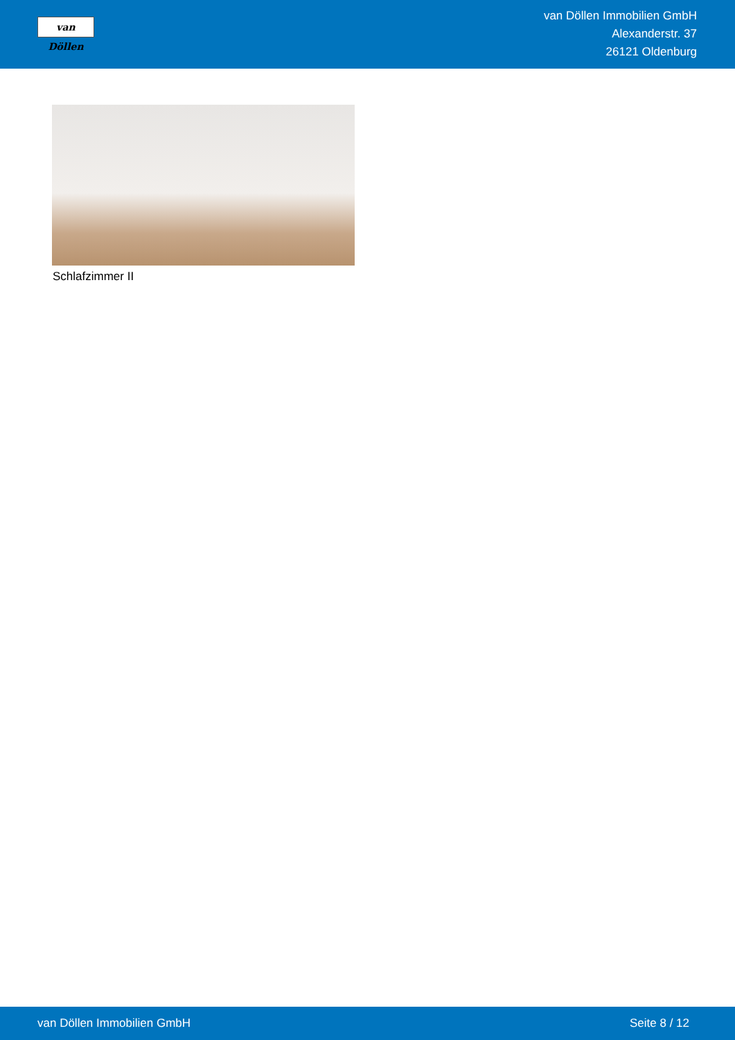van Döllen
van Döllen Immobilien GmbH
Alexanderstr. 37
26121 Oldenburg
Schlafzimmer II
van Döllen Immobilien GmbH Seite 8 / 12